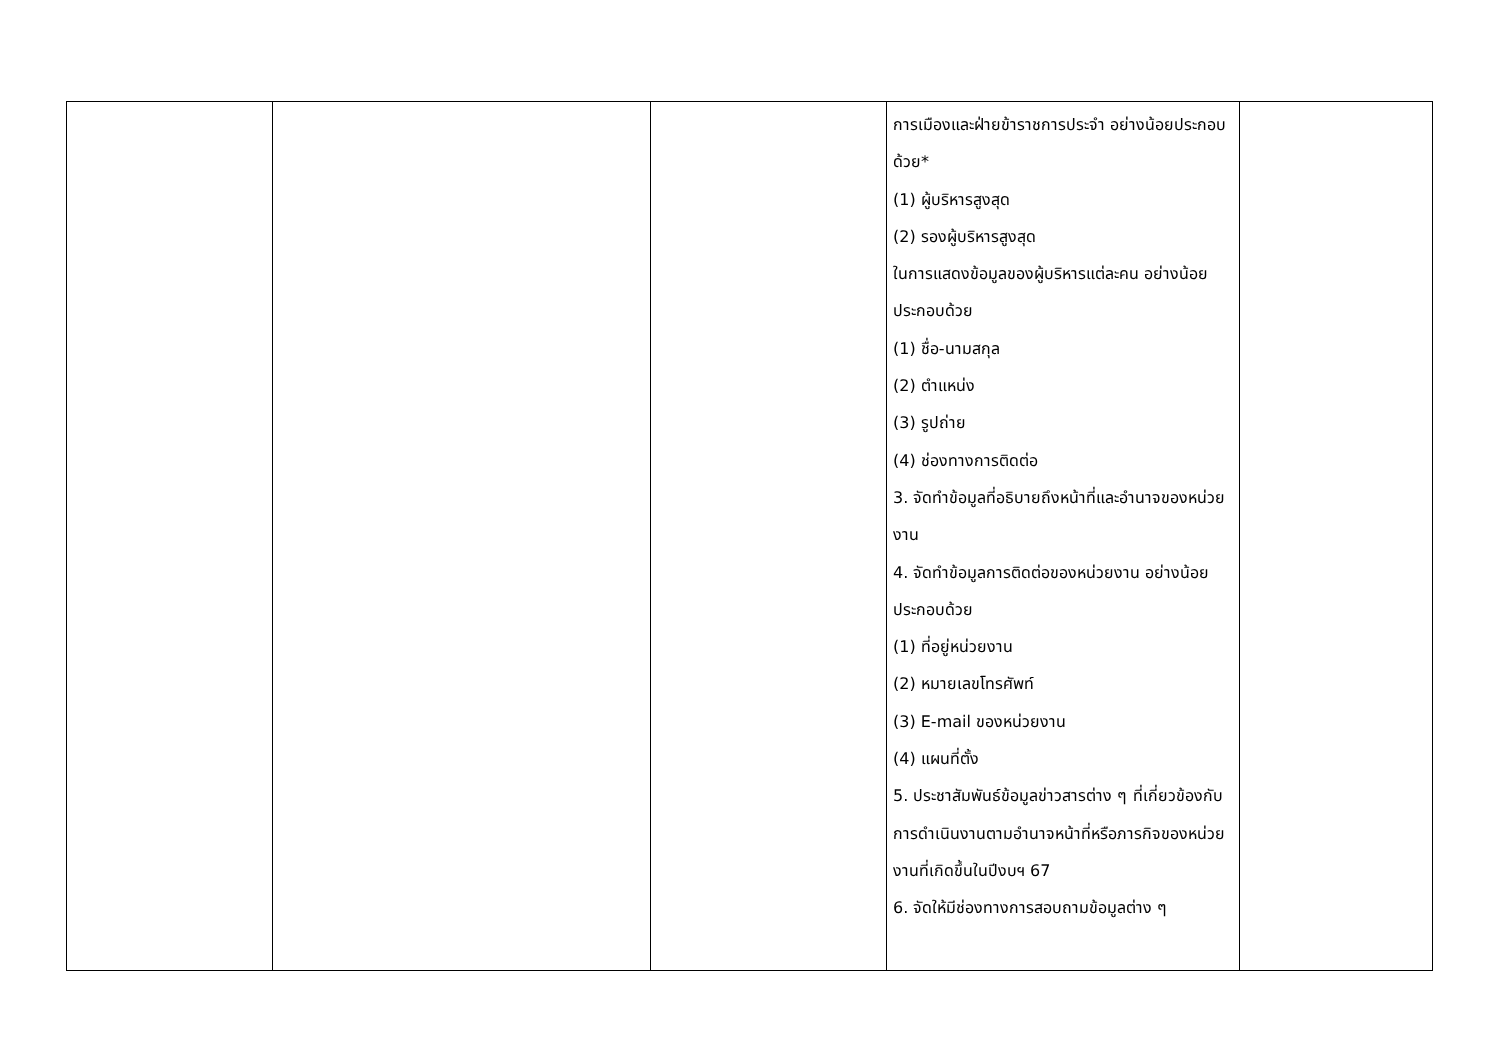| | | | การเมืองและฝ่ายข้าราชการประจำ อย่างน้อยประกอบด้วย* (1) ผู้บริหารสูงสุด (2) รองผู้บริหารสูงสุด ในการแสดงข้อมูลของผู้บริหารแต่ละคน อย่างน้อยประกอบด้วย (1) ชื่อ-นามสกุล (2) ตำแหน่ง (3) รูปถ่าย (4) ช่องทางการติดต่อ 3. จัดทำข้อมูลที่อธิบายถึงหน้าที่และอำนาจของหน่วยงาน 4. จัดทำข้อมูลการติดต่อของหน่วยงาน อย่างน้อยประกอบด้วย (1) ที่อยู่หน่วยงาน (2) หมายเลขโทรศัพท์ (3) E-mail ของหน่วยงาน (4) แผนที่ตั้ง 5. ประชาสัมพันธ์ข้อมูลข่าวสารต่าง ๆ ที่เกี่ยวข้องกับการดำเนินงานตามอำนาจหน้าที่หรือภารกิจของหน่วยงานที่เกิดขึ้นในปีงบฯ 67 6. จัดให้มีช่องทางการสอบถามข้อมูลต่าง ๆ | |